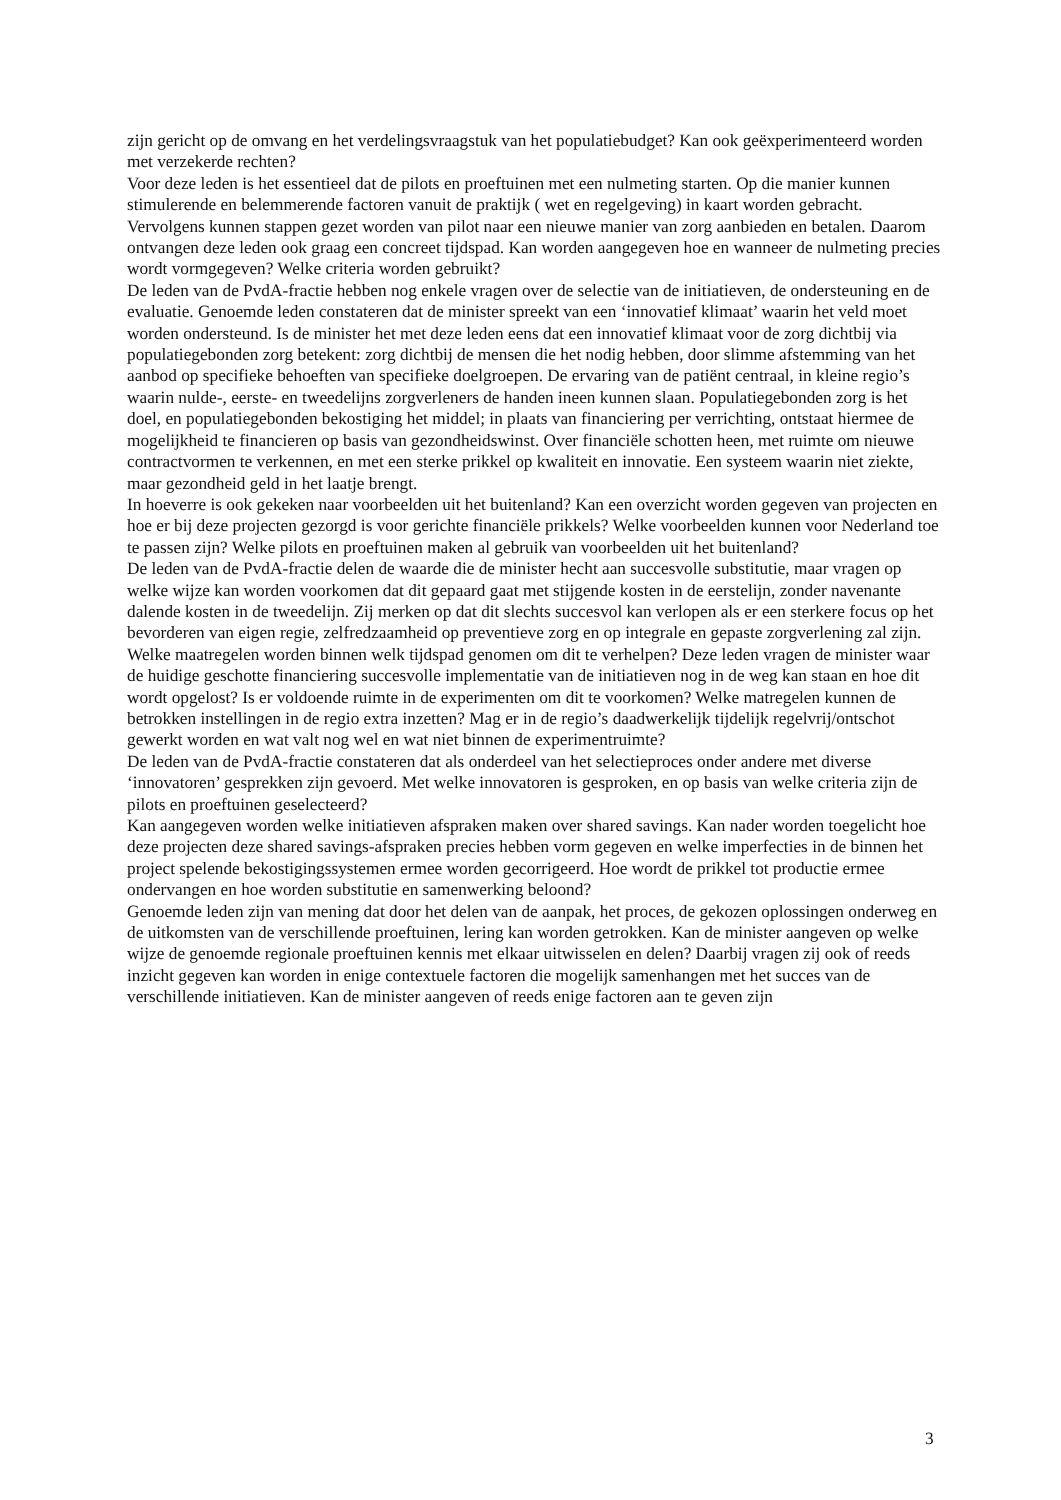zijn gericht op de omvang en het verdelingsvraagstuk van het populatiebudget? Kan ook geëxperimenteerd worden met verzekerde rechten?
Voor deze leden is het essentieel dat de pilots en proeftuinen met een nulmeting starten. Op die manier kunnen stimulerende en belemmerende factoren vanuit de praktijk ( wet en regelgeving) in kaart worden gebracht. Vervolgens kunnen stappen gezet worden van pilot naar een nieuwe manier van zorg aanbieden en betalen. Daarom ontvangen deze leden ook graag een concreet tijdspad. Kan worden aangegeven hoe en wanneer de nulmeting precies wordt vormgegeven? Welke criteria worden gebruikt?
De leden van de PvdA-fractie hebben nog enkele vragen over de selectie van de initiatieven, de ondersteuning en de evaluatie. Genoemde leden constateren dat de minister spreekt van een ‘innovatief klimaat’ waarin het veld moet worden ondersteund. Is de minister het met deze leden eens dat een innovatief klimaat voor de zorg dichtbij via populatiegebonden zorg betekent: zorg dichtbij de mensen die het nodig hebben, door slimme afstemming van het aanbod op specifieke behoeften van specifieke doelgroepen. De ervaring van de patiënt centraal, in kleine regio’s waarin nulde-, eerste- en tweedelijns zorgverleners de handen ineen kunnen slaan. Populatiegebonden zorg is het doel, en populatiegebonden bekostiging het middel; in plaats van financiering per verrichting, ontstaat hiermee de mogelijkheid te financieren op basis van gezondheidswinst. Over financiële schotten heen, met ruimte om nieuwe contractvormen te verkennen, en met een sterke prikkel op kwaliteit en innovatie. Een systeem waarin niet ziekte, maar gezondheid geld in het laatje brengt.
In hoeverre is ook gekeken naar voorbeelden uit het buitenland? Kan een overzicht worden gegeven van projecten en hoe er bij deze projecten gezorgd is voor gerichte financiële prikkels? Welke voorbeelden kunnen voor Nederland toe te passen zijn? Welke pilots en proeftuinen maken al gebruik van voorbeelden uit het buitenland?
De leden van de PvdA-fractie delen de waarde die de minister hecht aan succesvolle substitutie, maar vragen op welke wijze kan worden voorkomen dat dit gepaard gaat met stijgende kosten in de eerstelijn, zonder navenante dalende kosten in de tweedelijn. Zij merken op dat dit slechts succesvol kan verlopen als er een sterkere focus op het bevorderen van eigen regie, zelfredzaamheid op preventieve zorg en op integrale en gepaste zorgverlening zal zijn. Welke maatregelen worden binnen welk tijdspad genomen om dit te verhelpen? Deze leden vragen de minister waar de huidige geschotte financiering succesvolle implementatie van de initiatieven nog in de weg kan staan en hoe dit wordt opgelost? Is er voldoende ruimte in de experimenten om dit te voorkomen? Welke matregelen kunnen de betrokken instellingen in de regio extra inzetten? Mag er in de regio’s daadwerkelijk tijdelijk regelvrij/ontschot gewerkt worden en wat valt nog wel en wat niet binnen de experimentruimte?
De leden van de PvdA-fractie constateren dat als onderdeel van het selectieproces onder andere met diverse ‘innovatoren’ gesprekken zijn gevoerd. Met welke innovatoren is gesproken, en op basis van welke criteria zijn de pilots en proeftuinen geselecteerd?
Kan aangegeven worden welke initiatieven afspraken maken over shared savings. Kan nader worden toegelicht hoe deze projecten deze shared savings-afspraken precies hebben vorm gegeven en welke imperfecties in de binnen het project spelende bekostigingssystemen ermee worden gecorrigeerd. Hoe wordt de prikkel tot productie ermee ondervangen en hoe worden substitutie en samenwerking beloond?
Genoemde leden zijn van mening dat door het delen van de aanpak, het proces, de gekozen oplossingen onderweg en de uitkomsten van de verschillende proeftuinen, lering kan worden getrokken. Kan de minister aangeven op welke wijze de genoemde regionale proeftuinen kennis met elkaar uitwisselen en delen? Daarbij vragen zij ook of reeds inzicht gegeven kan worden in enige contextuele factoren die mogelijk samenhangen met het succes van de verschillende initiatieven. Kan de minister aangeven of reeds enige factoren aan te geven zijn
3